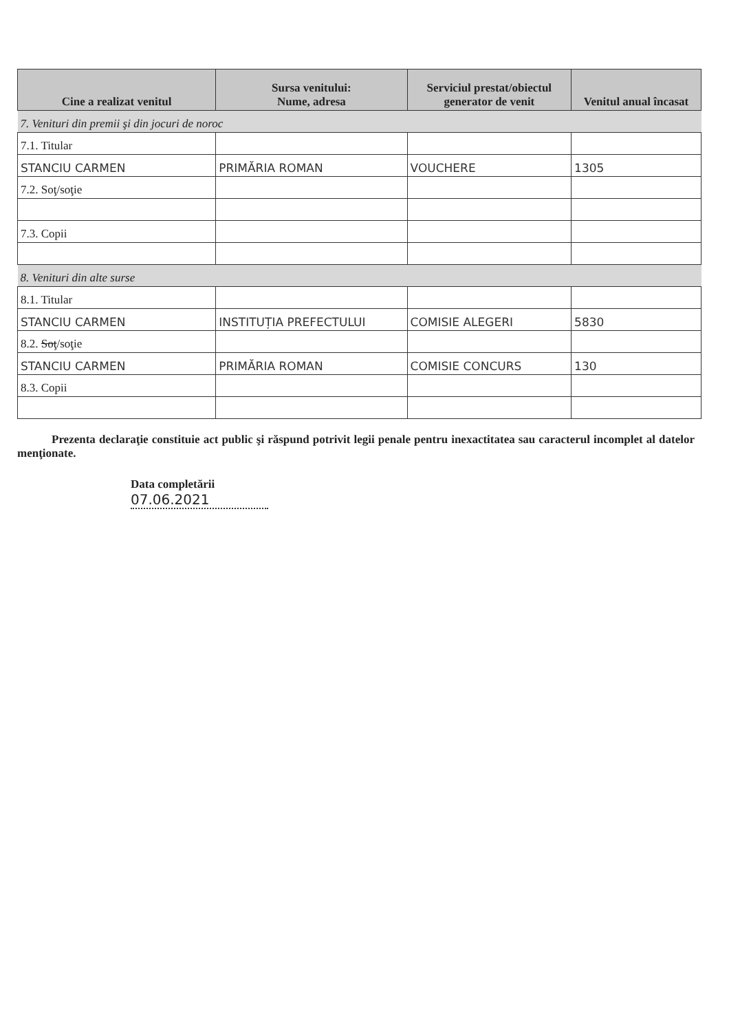| Cine a realizat venitul | Sursa venitului: Nume, adresa | Serviciul prestat/obiectul generator de venit | Venitul anual încasat |
| --- | --- | --- | --- |
| 7. Venituri din premii şi din jocuri de noroc | | | |
| 7.1. Titular | | | |
| STANCIU CARMEN | PRIMĂRIA ROMAN | VOUCHERE | 1305 |
| 7.2. Soţ/soţie | | | |
| 7.3. Copii | | | |
| 8. Venituri din alte surse | | | |
| 8.1. Titular | | | |
| STANCIU CARMEN | INSTITUȚIA PREFECTULUI | COMISIE ALEGERI | 5830 |
| 8.2. Soţ /soţie | | | |
| STANCIU CARMEN | PRIMĂRIA ROMAN | COMISIE CONCURS | 130 |
| 8.3. Copii | | | |
Prezenta declaraţie constituie act public şi răspund potrivit legii penale pentru inexactitatea sau caracterul incomplet al datelor menţionate.
Data completării
07.06.2021